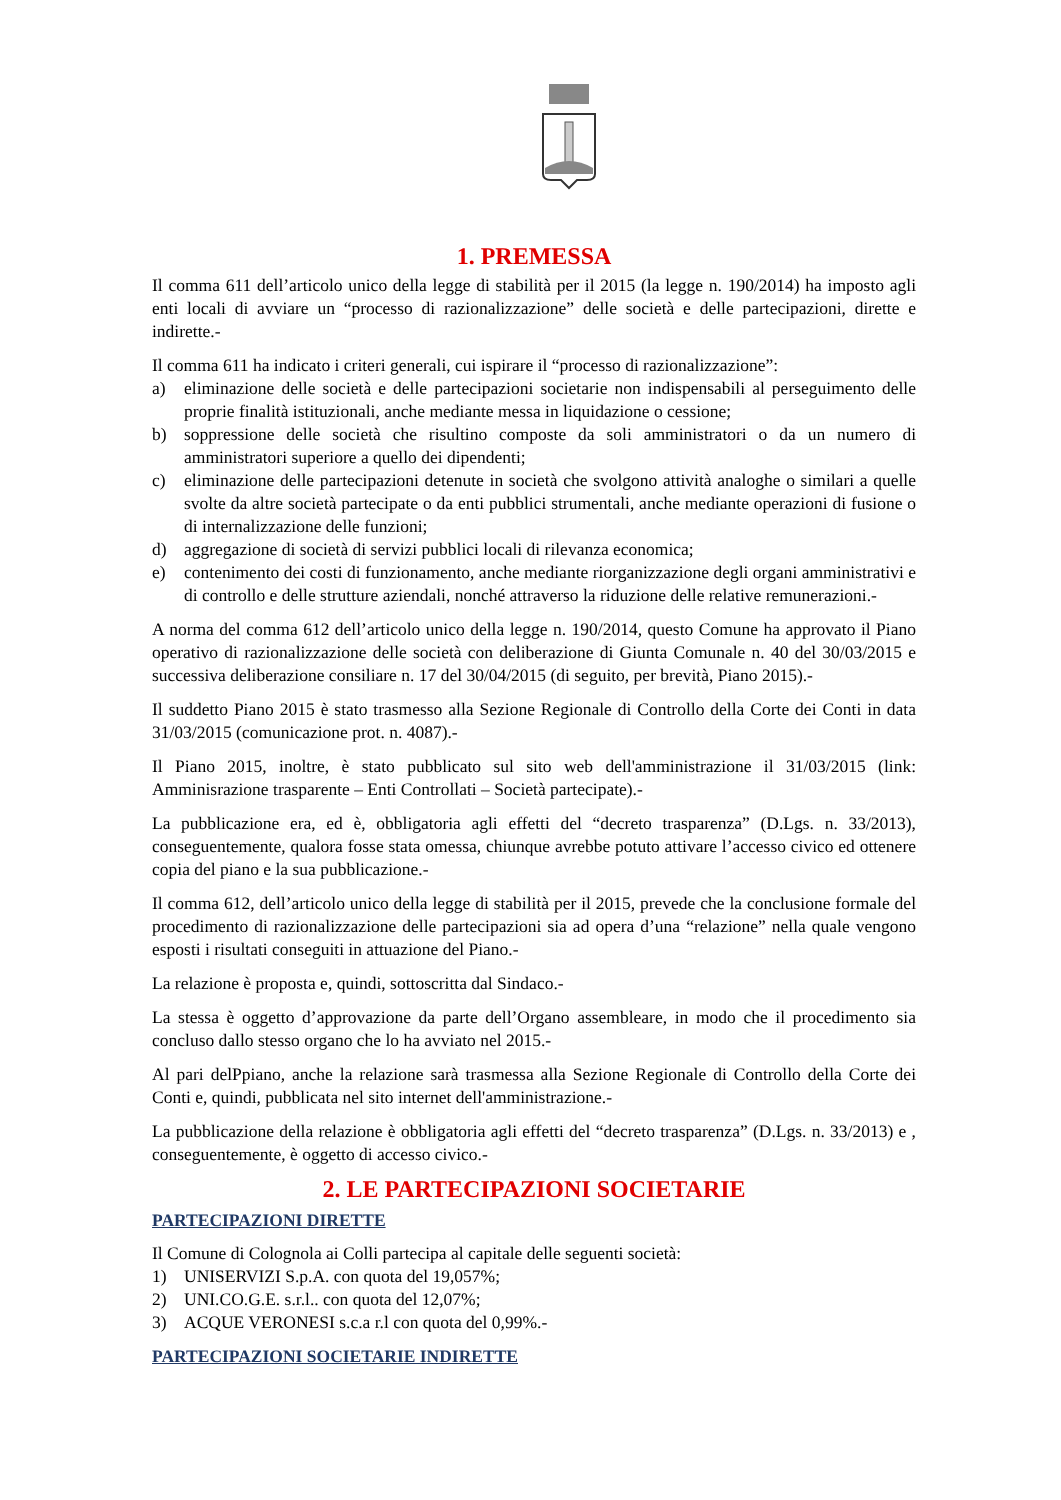1. PREMESSA
Il comma 611 dell’articolo unico della legge di stabilità per il 2015 (la legge n. 190/2014) ha imposto agli enti locali di avviare un “processo di razionalizzazione” delle società e delle partecipazioni, dirette e indirette.-
Il comma 611 ha indicato i criteri generali, cui ispirare il “processo di razionalizzazione”:
a) eliminazione delle società e delle partecipazioni societarie non indispensabili al perseguimento delle proprie finalità istituzionali, anche mediante messa in liquidazione o cessione;
b) soppressione delle società che risultino composte da soli amministratori o da un numero di amministratori superiore a quello dei dipendenti;
c) eliminazione delle partecipazioni detenute in società che svolgono attività analoghe o similari a quelle svolte da altre società partecipate o da enti pubblici strumentali, anche mediante operazioni di fusione o di internalizzazione delle funzioni;
d) aggregazione di società di servizi pubblici locali di rilevanza economica;
e) contenimento dei costi di funzionamento, anche mediante riorganizzazione degli organi amministrativi e di controllo e delle strutture aziendali, nonché attraverso la riduzione delle relative remunerazioni.-
A norma del comma 612 dell’articolo unico della legge n. 190/2014, questo Comune ha approvato il Piano operativo di razionalizzazione delle società con deliberazione di Giunta Comunale n. 40 del 30/03/2015 e successiva deliberazione consiliare n. 17 del 30/04/2015 (di seguito, per brevità, Piano 2015).-
Il suddetto Piano 2015 è stato trasmesso alla Sezione Regionale di Controllo della Corte dei Conti in data 31/03/2015 (comunicazione prot. n. 4087).-
Il Piano 2015, inoltre, è stato pubblicato sul sito web dell'amministrazione il 31/03/2015 (link: Amminisrazione trasparente – Enti Controllati – Società partecipate).-
La pubblicazione era, ed è, obbligatoria agli effetti del “decreto trasparenza” (D.Lgs. n. 33/2013), conseguentemente, qualora fosse stata omessa, chiunque avrebbe potuto attivare l’accesso civico ed ottenere copia del piano e la sua pubblicazione.-
Il comma 612, dell’articolo unico della legge di stabilità per il 2015, prevede che la conclusione formale del procedimento di razionalizzazione delle partecipazioni sia ad opera d’una “relazione” nella quale vengono esposti i risultati conseguiti in attuazione del Piano.-
La relazione è proposta e, quindi, sottoscritta dal Sindaco.-
La stessa è oggetto d’approvazione da parte dell’Organo assembleare, in modo che il procedimento sia concluso dallo stesso organo che lo ha avviato nel 2015.-
Al pari delPpiano, anche la relazione sarà trasmessa alla Sezione Regionale di Controllo della Corte dei Conti e, quindi, pubblicata nel sito internet dell'amministrazione.-
La pubblicazione della relazione è obbligatoria agli effetti del “decreto trasparenza” (D.Lgs. n. 33/2013) e , conseguentemente, è oggetto di accesso civico.-
2. LE PARTECIPAZIONI SOCIETARIE
PARTECIPAZIONI DIRETTE
Il Comune di Colognola ai Colli partecipa al capitale delle seguenti società:
1) UNISERVIZI S.p.A. con quota del 19,057%;
2) UNI.CO.G.E. s.r.l.. con quota del 12,07%;
3) ACQUE VERONESI s.c.a r.l con quota del 0,99%.-
PARTECIPAZIONI SOCIETARIE INDIRETTE